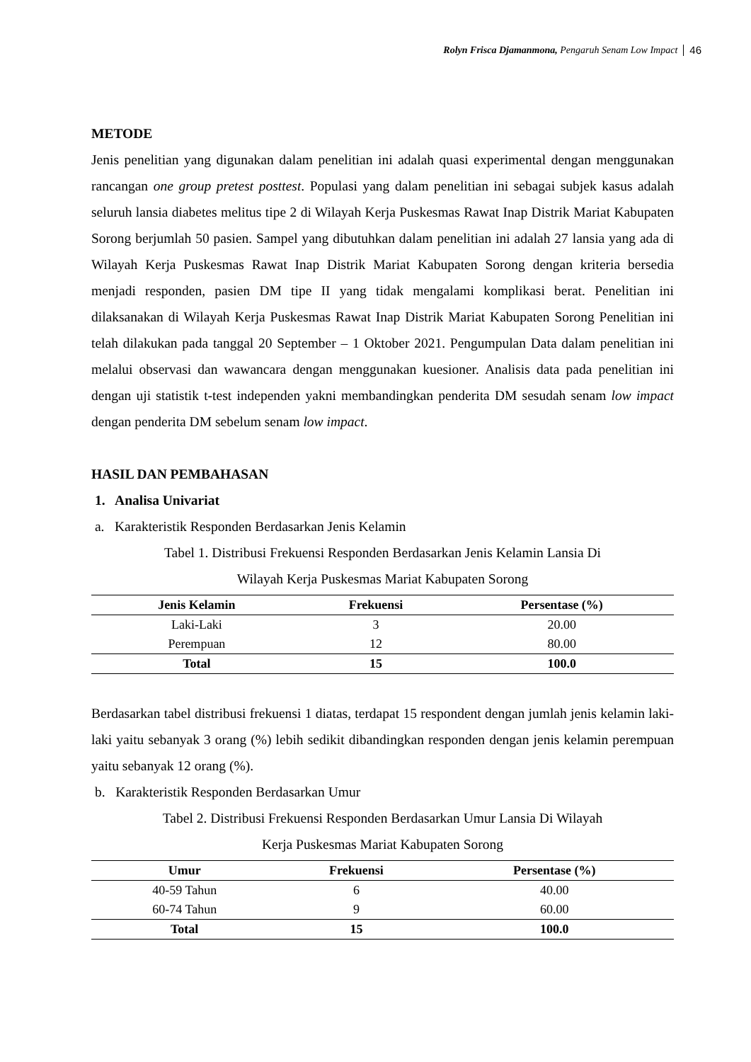Rolyn Frisca Djamanmona, Pengaruh Senam Low Impact 46
METODE
Jenis penelitian yang digunakan dalam penelitian ini adalah quasi experimental dengan menggunakan rancangan one group pretest posttest. Populasi yang dalam penelitian ini sebagai subjek kasus adalah seluruh lansia diabetes melitus tipe 2 di Wilayah Kerja Puskesmas Rawat Inap Distrik Mariat Kabupaten Sorong berjumlah 50 pasien. Sampel yang dibutuhkan dalam penelitian ini adalah 27 lansia yang ada di Wilayah Kerja Puskesmas Rawat Inap Distrik Mariat Kabupaten Sorong dengan kriteria bersedia menjadi responden, pasien DM tipe II yang tidak mengalami komplikasi berat. Penelitian ini dilaksanakan di Wilayah Kerja Puskesmas Rawat Inap Distrik Mariat Kabupaten Sorong Penelitian ini telah dilakukan pada tanggal 20 September – 1 Oktober 2021. Pengumpulan Data dalam penelitian ini melalui observasi dan wawancara dengan menggunakan kuesioner. Analisis data pada penelitian ini dengan uji statistik t-test independen yakni membandingkan penderita DM sesudah senam low impact dengan penderita DM sebelum senam low impact.
HASIL DAN PEMBAHASAN
1. Analisa Univariat
a. Karakteristik Responden Berdasarkan Jenis Kelamin
Tabel 1. Distribusi Frekuensi Responden Berdasarkan Jenis Kelamin Lansia Di
Wilayah Kerja Puskesmas Mariat Kabupaten Sorong
| Jenis Kelamin | Frekuensi | Persentase (%) |
| --- | --- | --- |
| Laki-Laki | 3 | 20.00 |
| Perempuan | 12 | 80.00 |
| Total | 15 | 100.0 |
Berdasarkan tabel distribusi frekuensi 1 diatas, terdapat 15 respondent dengan jumlah jenis kelamin laki-laki yaitu sebanyak 3 orang (%) lebih sedikit dibandingkan responden dengan jenis kelamin perempuan yaitu sebanyak 12 orang (%).
b. Karakteristik Responden Berdasarkan Umur
Tabel 2. Distribusi Frekuensi Responden Berdasarkan Umur Lansia Di Wilayah
Kerja Puskesmas Mariat Kabupaten Sorong
| Umur | Frekuensi | Persentase (%) |
| --- | --- | --- |
| 40-59 Tahun | 6 | 40.00 |
| 60-74 Tahun | 9 | 60.00 |
| Total | 15 | 100.0 |